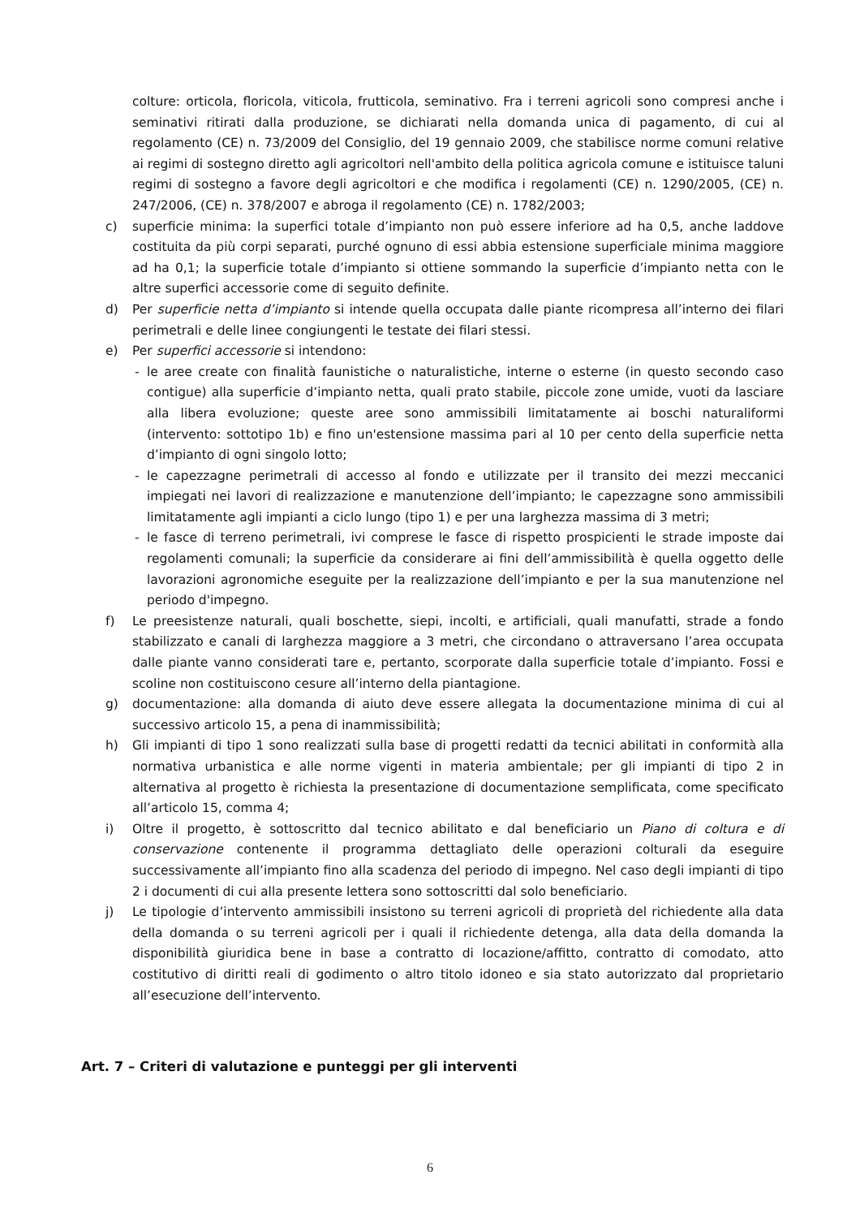colture: orticola, floricola, viticola, frutticola, seminativo. Fra i terreni agricoli sono compresi anche i seminativi ritirati dalla produzione, se dichiarati nella domanda unica di pagamento, di cui al regolamento (CE) n. 73/2009 del Consiglio, del 19 gennaio 2009, che stabilisce norme comuni relative ai regimi di sostegno diretto agli agricoltori nell'ambito della politica agricola comune e istituisce taluni regimi di sostegno a favore degli agricoltori e che modifica i regolamenti (CE) n. 1290/2005, (CE) n. 247/2006, (CE) n. 378/2007 e abroga il regolamento (CE) n. 1782/2003;
c) superficie minima: la superfici totale d’impianto non può essere inferiore ad ha 0,5, anche laddove costituita da più corpi separati, purché ognuno di essi abbia estensione superficiale minima maggiore ad ha 0,1; la superficie totale d’impianto si ottiene sommando la superficie d’impianto netta con le altre superfici accessorie come di seguito definite.
d) Per superficie netta d’impianto si intende quella occupata dalle piante ricompresa all’interno dei filari perimetrali e delle linee congiungenti le testate dei filari stessi.
e) Per superfici accessorie si intendono:
- le aree create con finalità faunistiche o naturalistiche, interne o esterne (in questo secondo caso contigue) alla superficie d’impianto netta, quali prato stabile, piccole zone umide, vuoti da lasciare alla libera evoluzione; queste aree sono ammissibili limitatamente ai boschi naturaliformi (intervento: sottotipo 1b) e fino un'estensione massima pari al 10 per cento della superficie netta d’impianto di ogni singolo lotto;
- le capezzagne perimetrali di accesso al fondo e utilizzate per il transito dei mezzi meccanici impiegati nei lavori di realizzazione e manutenzione dell’impianto; le capezzagne sono ammissibili limitatamente agli impianti a ciclo lungo (tipo 1) e per una larghezza massima di 3 metri;
- le fasce di terreno perimetrali, ivi comprese le fasce di rispetto prospicienti le strade imposte dai regolamenti comunali; la superficie da considerare ai fini dell’ammissibilità è quella oggetto delle lavorazioni agronomiche eseguite per la realizzazione dell’impianto e per la sua manutenzione nel periodo d'impegno.
f) Le preesistenze naturali, quali boschette, siepi, incolti, e artificiali, quali manufatti, strade a fondo stabilizzato e canali di larghezza maggiore a 3 metri, che circondano o attraversano l’area occupata dalle piante vanno considerati tare e, pertanto, scorporate dalla superficie totale d’impianto. Fossi e scoline non costituiscono cesure all’interno della piantagione.
g) documentazione: alla domanda di aiuto deve essere allegata la documentazione minima di cui al successivo articolo 15, a pena di inammissibilità;
h) Gli impianti di tipo 1 sono realizzati sulla base di progetti redatti da tecnici abilitati in conformità alla normativa urbanistica e alle norme vigenti in materia ambientale; per gli impianti di tipo 2 in alternativa al progetto è richiesta la presentazione di documentazione semplificata, come specificato all’articolo 15, comma 4;
i) Oltre il progetto, è sottoscritto dal tecnico abilitato e dal beneficiario un Piano di coltura e di conservazione contenente il programma dettagliato delle operazioni colturali da eseguire successivamente all’impianto fino alla scadenza del periodo di impegno. Nel caso degli impianti di tipo 2 i documenti di cui alla presente lettera sono sottoscritti dal solo beneficiario.
j) Le tipologie d’intervento ammissibili insistono su terreni agricoli di proprietà del richiedente alla data della domanda o su terreni agricoli per i quali il richiedente detenga, alla data della domanda la disponibilità giuridica bene in base a contratto di locazione/affitto, contratto di comodato, atto costitutivo di diritti reali di godimento o altro titolo idoneo e sia stato autorizzato dal proprietario all’esecuzione dell’intervento.
Art. 7 – Criteri di valutazione e punteggi per gli interventi
6